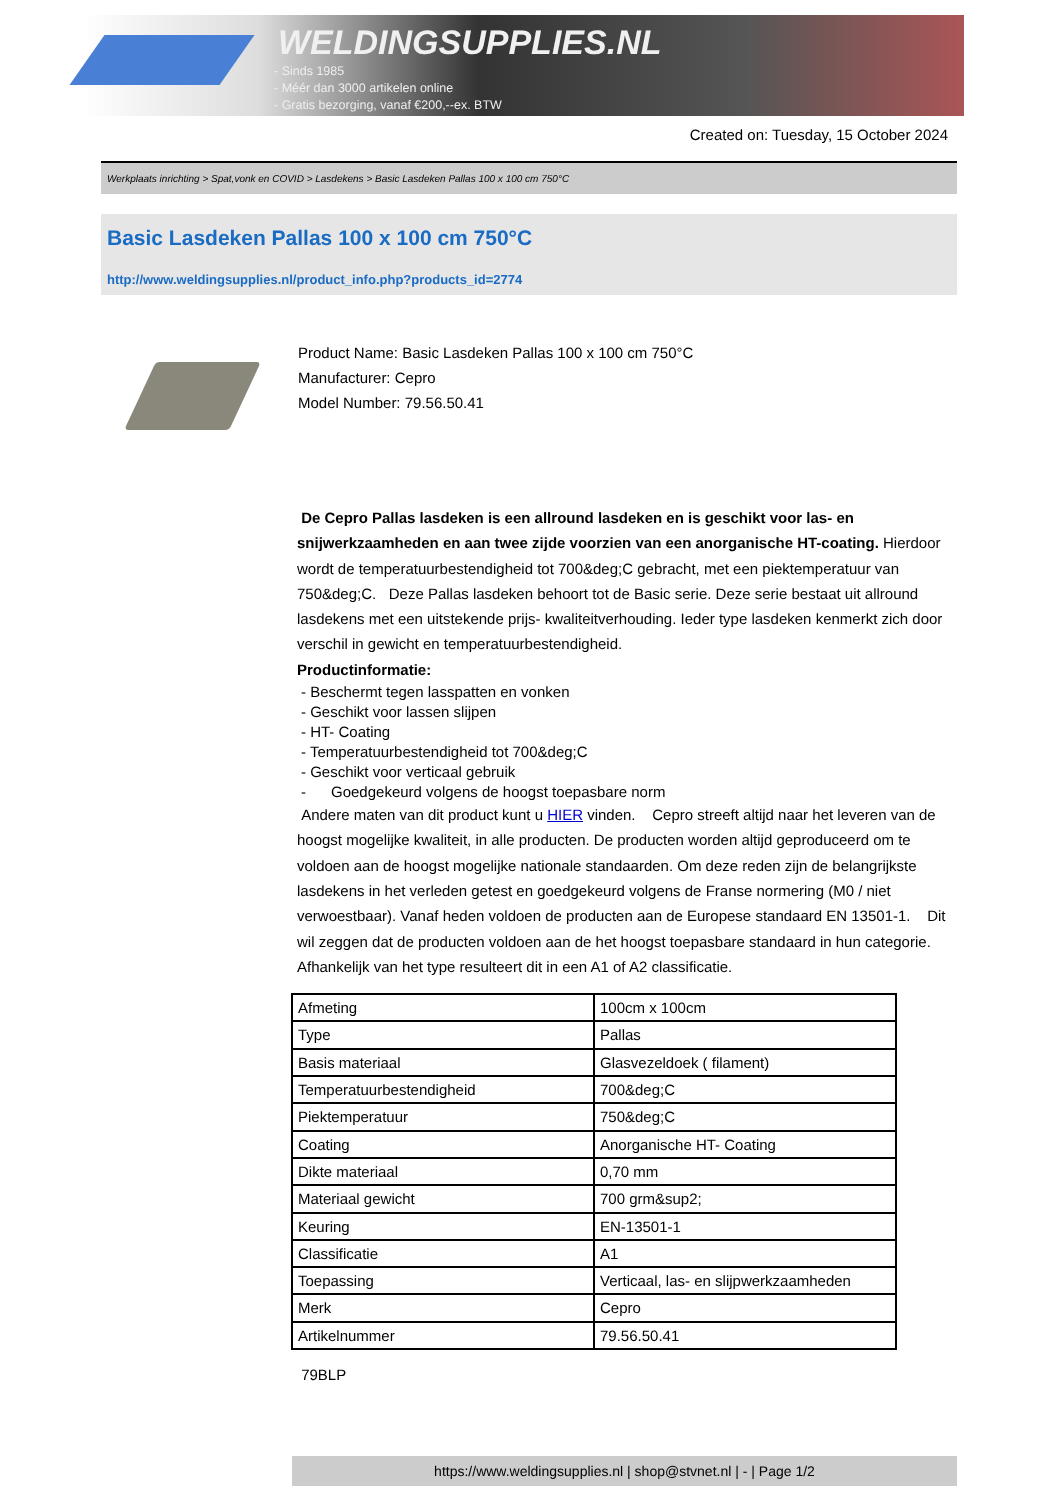WELDINGSUPPLIES.NL
- Sinds 1985
- Méér dan 3000 artikelen online
- Gratis bezorging, vanaf €200,--ex. BTW
Created on: Tuesday, 15 October 2024
Werkplaats inrichting > Spat,vonk en COVID > Lasdekens > Basic Lasdeken Pallas 100 x 100 cm 750°C
Basic Lasdeken Pallas 100 x 100 cm 750°C
http://www.weldingsupplies.nl/product_info.php?products_id=2774
Product Name: Basic Lasdeken Pallas 100 x 100 cm 750°C
Manufacturer: Cepro
Model Number: 79.56.50.41
De Cepro Pallas lasdeken is een allround lasdeken en is geschikt voor las- en snijwerkzaamheden en aan twee zijde voorzien van een anorganische HT-coating. Hierdoor wordt de temperatuurbestendigheid tot 700&deg;C gebracht, met een piektemperatuur van 750&deg;C. Deze Pallas lasdeken behoort tot de Basic serie. Deze serie bestaat uit allround lasdekens met een uitstekende prijs- kwaliteitverhouding. Ieder type lasdeken kenmerkt zich door verschil in gewicht en temperatuurbestendigheid.
Productinformatie:
- Beschermt tegen lasspatten en vonken
- Geschikt voor lassen slijpen
- HT- Coating
- Temperatuurbestendigheid tot 700&deg;C
- Geschikt voor verticaal gebruik
- Goedgekeurd volgens de hoogst toepasbare norm
Andere maten van dit product kunt u HIER vinden. Cepro streeft altijd naar het leveren van de hoogst mogelijke kwaliteit, in alle producten. De producten worden altijd geproduceerd om te voldoen aan de hoogst mogelijke nationale standaarden. Om deze reden zijn de belangrijkste lasdekens in het verleden getest en goedgekeurd volgens de Franse normering (M0 / niet verwoestbaar). Vanaf heden voldoen de producten aan de Europese standaard EN 13501-1. Dit wil zeggen dat de producten voldoen aan de het hoogst toepasbare standaard in hun categorie. Afhankelijk van het type resulteert dit in een A1 of A2 classificatie.
| Afmeting | 100cm x 100cm |
| Type | Pallas |
| Basis materiaal | Glasvezeldoek ( filament) |
| Temperatuurbestendigheid | 700&deg;C |
| Piektemperatuur | 750&deg;C |
| Coating | Anorganische HT- Coating |
| Dikte materiaal | 0,70 mm |
| Materiaal gewicht | 700 grm&sup2; |
| Keuring | EN-13501-1 |
| Classificatie | A1 |
| Toepassing | Verticaal, las- en slijpwerkzaamheden |
| Merk | Cepro |
| Artikelnummer | 79.56.50.41 |
79BLP
https://www.weldingsupplies.nl | shop@stvnet.nl | - | Page 1/2